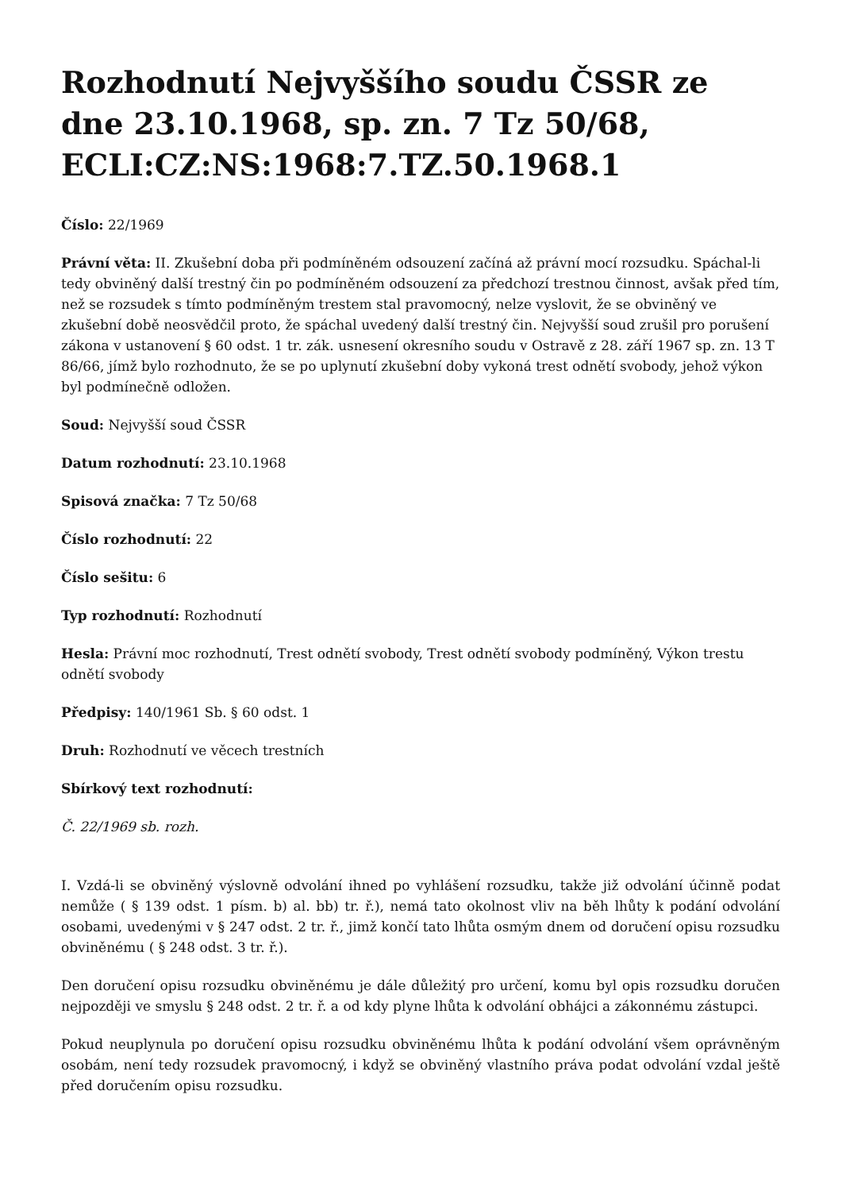Rozhodnutí Nejvyššího soudu ČSSR ze dne 23.10.1968, sp. zn. 7 Tz 50/68, ECLI:CZ:NS:1968:7.TZ.50.1968.1
Číslo: 22/1969
Právní věta: II. Zkušební doba při podmíněném odsouzení začíná až právní mocí rozsudku. Spáchal-li tedy obviněný další trestný čin po podmíněném odsouzení za předchozí trestnou činnost, avšak před tím, než se rozsudek s tímto podmíněným trestem stal pravomocný, nelze vyslovit, že se obviněný ve zkušební době neosvědčil proto, že spáchal uvedený další trestný čin. Nejvyšší soud zrušil pro porušení zákona v ustanovení § 60 odst. 1 tr. zák. usnesení okresního soudu v Ostravě z 28. září 1967 sp. zn. 13 T 86/66, jímž bylo rozhodnuto, že se po uplynutí zkušební doby vykoná trest odnětí svobody, jehož výkon byl podmínečně odložen.
Soud: Nejvyšší soud ČSSR
Datum rozhodnutí: 23.10.1968
Spisová značka: 7 Tz 50/68
Číslo rozhodnutí: 22
Číslo sešitu: 6
Typ rozhodnutí: Rozhodnutí
Hesla: Právní moc rozhodnutí, Trest odnětí svobody, Trest odnětí svobody podmíněný, Výkon trestu odnětí svobody
Předpisy: 140/1961 Sb. § 60 odst. 1
Druh: Rozhodnutí ve věcech trestních
Sbírkový text rozhodnutí:
Č. 22/1969 sb. rozh.
I. Vzdá-li se obviněný výslovně odvolání ihned po vyhlášení rozsudku, takže již odvolání účinně podat nemůže ( § 139 odst. 1 písm. b) al. bb) tr. ř.), nemá tato okolnost vliv na běh lhůty k podání odvolání osobami, uvedenými v § 247 odst. 2 tr. ř., jimž končí tato lhůta osmým dnem od doručení opisu rozsudku obviněnému ( § 248 odst. 3 tr. ř.).
Den doručení opisu rozsudku obviněnému je dále důležitý pro určení, komu byl opis rozsudku doručen nejpozději ve smyslu § 248 odst. 2 tr. ř. a od kdy plyne lhůta k odvolání obhájci a zákonnému zástupci.
Pokud neuplynula po doručení opisu rozsudku obviněnému lhůta k podání odvolání všem oprávněným osobám, není tedy rozsudek pravomocný, i když se obviněný vlastního práva podat odvolání vzdal ještě před doručením opisu rozsudku.